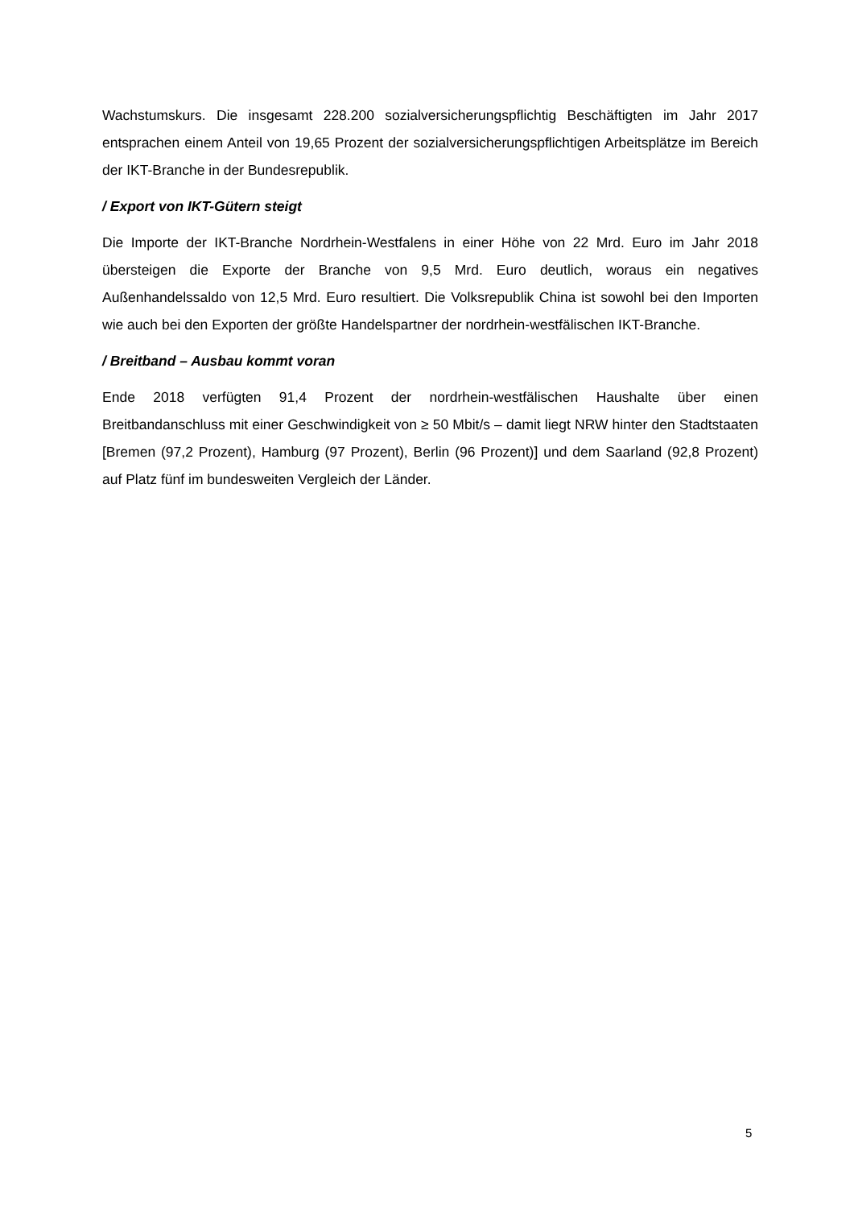Wachstumskurs. Die insgesamt 228.200 sozialversicherungspflichtig Beschäftigten im Jahr 2017 entsprachen einem Anteil von 19,65 Prozent der sozialversicherungspflichtigen Arbeitsplätze im Bereich der IKT-Branche in der Bundesrepublik.
/ Export von IKT-Gütern steigt
Die Importe der IKT-Branche Nordrhein-Westfalens in einer Höhe von 22 Mrd. Euro im Jahr 2018 übersteigen die Exporte der Branche von 9,5 Mrd. Euro deutlich, woraus ein negatives Außenhandelssaldo von 12,5 Mrd. Euro resultiert. Die Volksrepublik China ist sowohl bei den Importen wie auch bei den Exporten der größte Handelspartner der nordrhein-westfälischen IKT-Branche.
/ Breitband – Ausbau kommt voran
Ende 2018 verfügten 91,4 Prozent der nordrhein-westfälischen Haushalte über einen Breitbandanschluss mit einer Geschwindigkeit von ≥ 50 Mbit/s – damit liegt NRW hinter den Stadtstaaten [Bremen (97,2 Prozent), Hamburg (97 Prozent), Berlin (96 Prozent)] und dem Saarland (92,8 Prozent) auf Platz fünf im bundesweiten Vergleich der Länder.
5